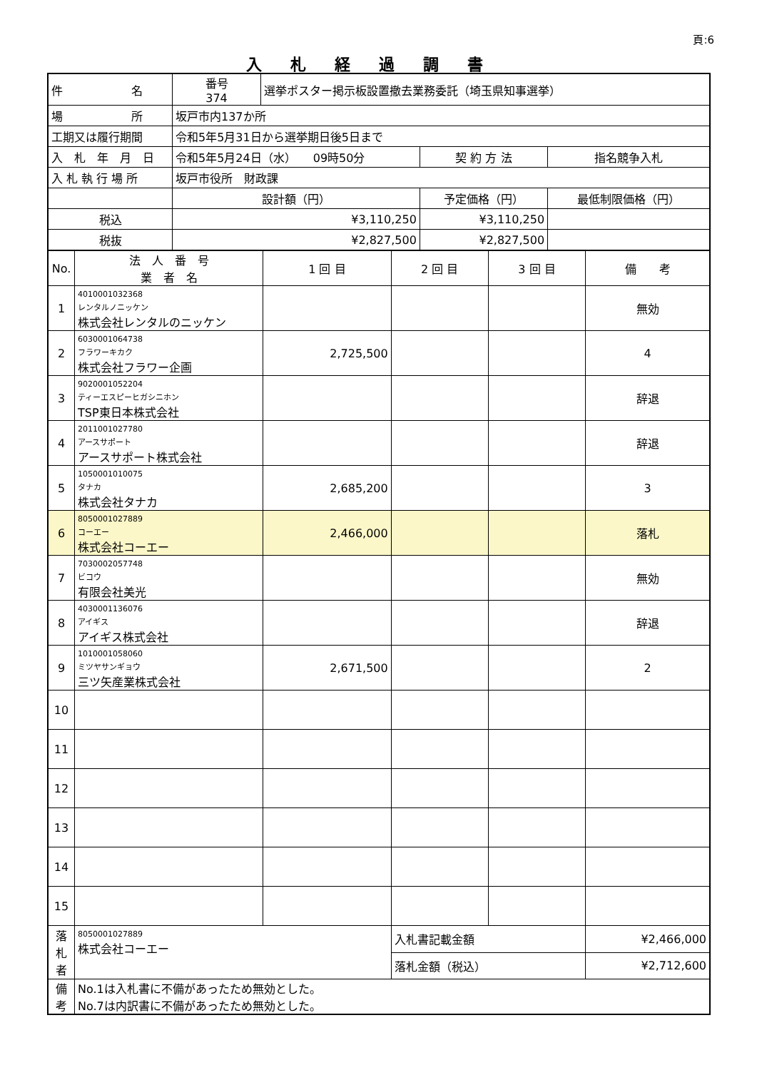頁:6
入札経過調書
| 件 名 | 番号 374 | 選挙ポスター掲示板設置撤去業務委託（埼玉県知事選挙） | | |
| 場 所 | 坂戸市内137か所 | | | |
| 工期又は履行期間 | 令和5年5月31日から選挙期日後5日まで | | | |
| 入 札 年 月 日 | 令和5年5月24日（水） 09時50分 | | 契 約 方 法 | 指名競争入札 |
| 入 札 執 行 場 所 | 坂戸市役所 財政課 | | | |
| | 設計額（円） | | 予定価格（円） | 最低制限価格（円） |
| 税込 | ¥3,110,250 | | ¥3,110,250 | |
| 税抜 | ¥2,827,500 | | ¥2,827,500 | |
| No. | 法 人 番 号 業 者 名 | 1 回 目 | 2 回 目 | 3 回 目 | 備 考 |
| --- | --- | --- | --- | --- | --- |
| 1 | 4010001032368 レンタルノニッケン 株式会社レンタルのニッケン | | | | 無効 |
| 2 | 6030001064738 フラワーキカク 株式会社フラワー企画 | 2,725,500 | | | 4 |
| 3 | 9020001052204 ティーエスピーヒガシニホン TSP東日本株式会社 | | | | 辞退 |
| 4 | 2011001027780 アースサポート アースサポート株式会社 | | | | 辞退 |
| 5 | 1050001010075 タナカ 株式会社タナカ | 2,685,200 | | | 3 |
| 6 | 8050001027889 コーエー 株式会社コーエー | 2,466,000 | | | 落札 |
| 7 | 7030002057748 ビコウ 有限会社美光 | | | | 無効 |
| 8 | 4030001136076 アイギス アイギス株式会社 | | | | 辞退 |
| 9 | 1010001058060 ミツヤサンギョウ 三ツ矢産業株式会社 | 2,671,500 | | | 2 |
| 10 | | | | | |
| 11 | | | | | |
| 12 | | | | | |
| 13 | | | | | |
| 14 | | | | | |
| 15 | | | | | |
| 落 札 者 | 8050001027889 株式会社コーエー | | 入札書記載金額 | | ¥2,466,000 |
| | | | 落札金額（税込） | | ¥2,712,600 |
| 備 考 | No.1は入札書に不備があったため無効とした。 No.7は内訳書に不備があったため無効とした。 | | | | |